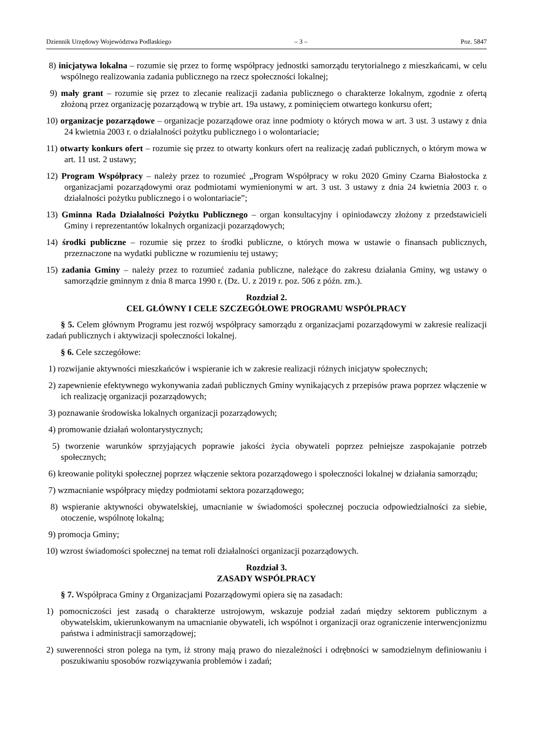Dziennik Urzędowy Województwa Podlaskiego – 3 – Poz. 5847
8) inicjatywa lokalna – rozumie się przez to formę współpracy jednostki samorządu terytorialnego z mieszkańcami, w celu wspólnego realizowania zadania publicznego na rzecz społeczności lokalnej;
9) mały grant – rozumie się przez to zlecanie realizacji zadania publicznego o charakterze lokalnym, zgodnie z ofertą złożoną przez organizację pozarządową w trybie art. 19a ustawy, z pominięciem otwartego konkursu ofert;
10) organizacje pozarządowe – organizacje pozarządowe oraz inne podmioty o których mowa w art. 3 ust. 3 ustawy z dnia 24 kwietnia 2003 r. o działalności pożytku publicznego i o wolontariacie;
11) otwarty konkurs ofert – rozumie się przez to otwarty konkurs ofert na realizację zadań publicznych, o którym mowa w art. 11 ust. 2 ustawy;
12) Program Współpracy – należy przez to rozumieć „Program Współpracy w roku 2020 Gminy Czarna Białostocka z organizacjami pozarządowymi oraz podmiotami wymienionymi w art. 3 ust. 3 ustawy z dnia 24 kwietnia 2003 r. o działalności pożytku publicznego i o wolontariacie”;
13) Gminna Rada Działalności Pożytku Publicznego – organ konsultacyjny i opiniodawczy złożony z przedstawicieli Gminy i reprezentantów lokalnych organizacji pozarządowych;
14) środki publiczne – rozumie się przez to środki publiczne, o których mowa w ustawie o finansach publicznych, przeznaczone na wydatki publiczne w rozumieniu tej ustawy;
15) zadania Gminy – należy przez to rozumieć zadania publiczne, należące do zakresu działania Gminy, wg ustawy o samorządzie gminnym z dnia 8 marca 1990 r. (Dz. U. z 2019 r. poz. 506 z późn. zm.).
Rozdział 2.
CEL GŁÓWNY I CELE SZCZEGÓŁOWE PROGRAMU WSPÓŁPRACY
§ 5. Celem głównym Programu jest rozwój współpracy samorządu z organizacjami pozarządowymi w zakresie realizacji zadań publicznych i aktywizacji społeczności lokalnej.
§ 6. Cele szczegółowe:
1) rozwijanie aktywności mieszkańców i wspieranie ich w zakresie realizacji różnych inicjatyw społecznych;
2) zapewnienie efektywnego wykonywania zadań publicznych Gminy wynikających z przepisów prawa poprzez włączenie w ich realizację organizacji pozarządowych;
3) poznawanie środowiska lokalnych organizacji pozarządowych;
4) promowanie działań wolontarystycznych;
5) tworzenie warunków sprzyjających poprawie jakości życia obywateli poprzez pełniejsze zaspokajanie potrzeb społecznych;
6) kreowanie polityki społecznej poprzez włączenie sektora pozarządowego i społeczności lokalnej w działania samorządu;
7) wzmacnianie współpracy między podmiotami sektora pozarządowego;
8) wspieranie aktywności obywatelskiej, umacnianie w świadomości społecznej poczucia odpowiedzialności za siebie, otoczenie, wspólnotę lokalną;
9) promocja Gminy;
10) wzrost świadomości społecznej na temat roli działalności organizacji pozarządowych.
Rozdział 3.
ZASADY WSPÓŁPRACY
§ 7. Współpraca Gminy z Organizacjami Pozarządowymi opiera się na zasadach:
1) pomocniczości jest zasadą o charakterze ustrojowym, wskazuje podział zadań między sektorem publicznym a obywatelskim, ukierunkowanym na umacnianie obywateli, ich wspólnot i organizacji oraz ograniczenie interwencjonizmu państwa i administracji samorządowej;
2) suwerenności stron polega na tym, iż strony mają prawo do niezależności i odrębności w samodzielnym definiowaniu i poszukiwaniu sposobów rozwiązywania problemów i zadań;